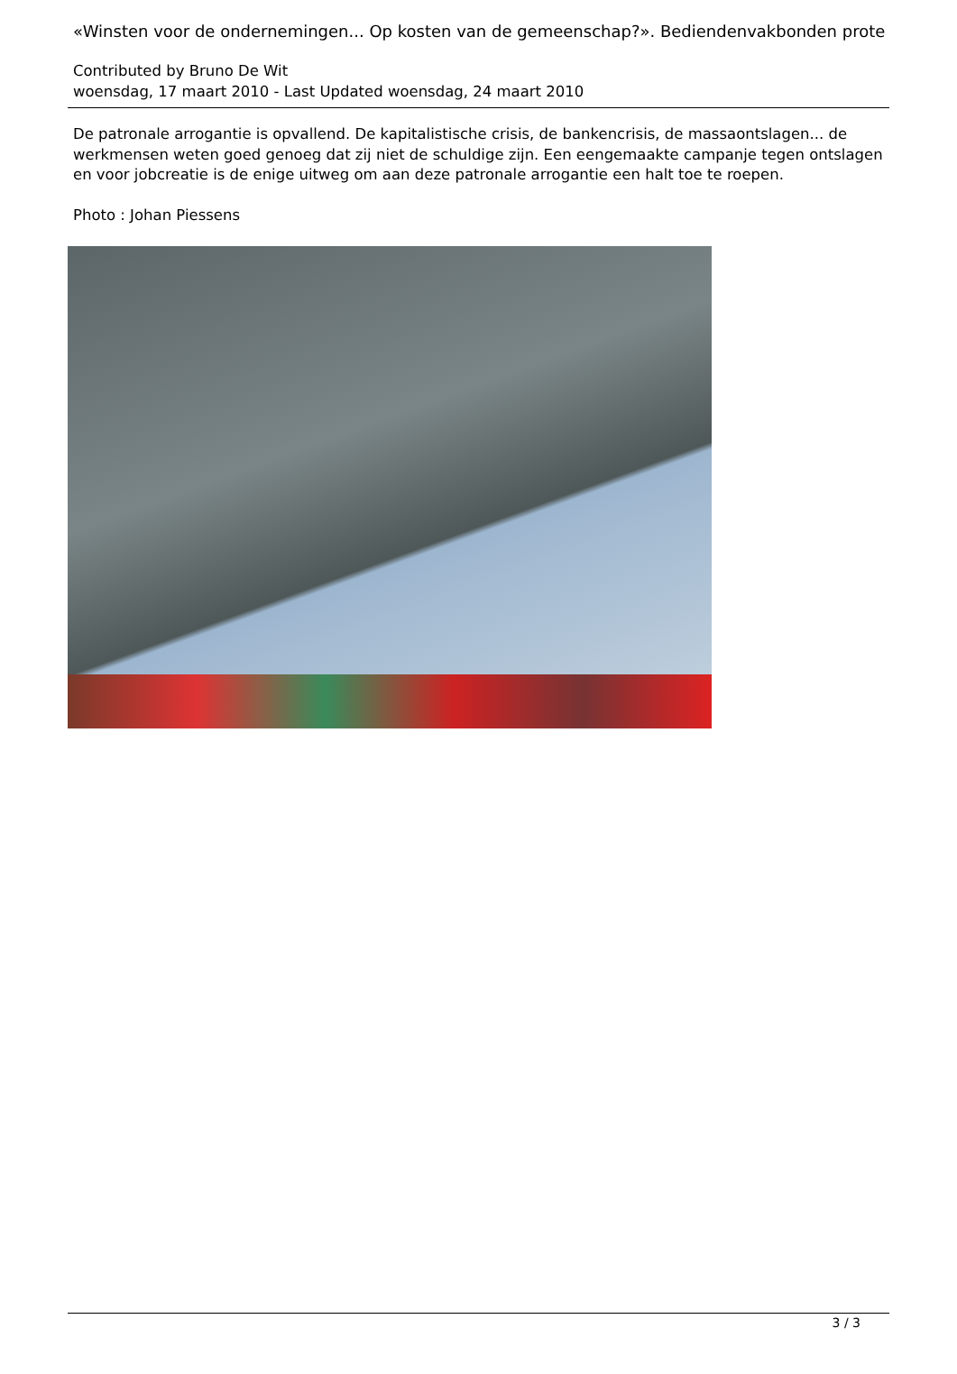«Winsten voor de ondernemingen... Op kosten van de gemeenschap?». Bediendenvakbonden prote
Contributed by Bruno De Wit
woensdag, 17 maart 2010 - Last Updated woensdag, 24 maart 2010
De patronale arrogantie is opvallend. De kapitalistische crisis, de bankencrisis, de massaontslagen... de werkmensen weten goed genoeg dat zij niet de schuldige zijn. Een eengemaakte campanje tegen ontslagen en voor jobcreatie is de enige uitweg om aan deze patronale arrogantie een halt toe te roepen.
Photo : Johan Piessens
3 / 3